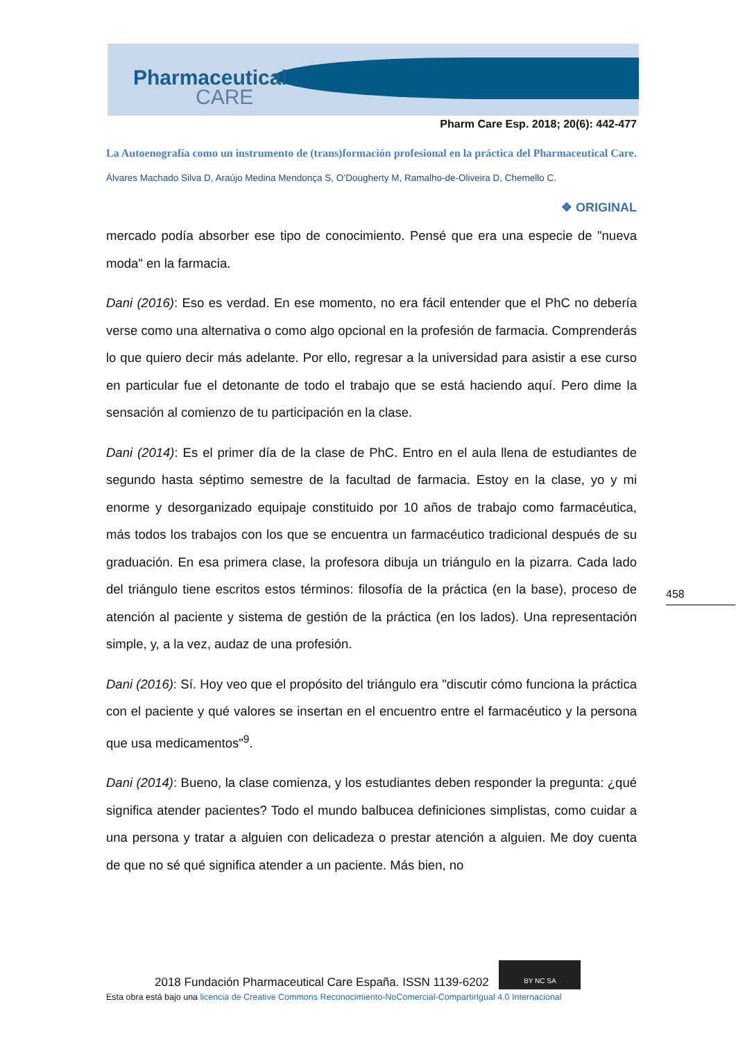Pharmaceutical
CARE
Pharm Care Esp. 2018; 20(6): 442-477
La Autoenografía como un instrumento de (trans)formación profesional en la práctica del Pharmaceutical Care.
Álvares Machado Silva D, Araújo Medina Mendonça S, O’Dougherty M, Ramalho-de-Oliveira D, Chemello C.
❖ ORIGINAL
mercado podía absorber ese tipo de conocimiento. Pensé que era una especie de "nueva moda" en la farmacia.
Dani (2016): Eso es verdad. En ese momento, no era fácil entender que el PhC no debería verse como una alternativa o como algo opcional en la profesión de farmacia. Comprenderás lo que quiero decir más adelante. Por ello, regresar a la universidad para asistir a ese curso en particular fue el detonante de todo el trabajo que se está haciendo aquí. Pero dime la sensación al comienzo de tu participación en la clase.
Dani (2014): Es el primer día de la clase de PhC. Entro en el aula llena de estudiantes de segundo hasta séptimo semestre de la facultad de farmacia. Estoy en la clase, yo y mi enorme y desorganizado equipaje constituido por 10 años de trabajo como farmacéutica, más todos los trabajos con los que se encuentra un farmacéutico tradicional después de su graduación. En esa primera clase, la profesora dibuja un triángulo en la pizarra. Cada lado del triángulo tiene escritos estos términos: filosofía de la práctica (en la base), proceso de atención al paciente y sistema de gestión de la práctica (en los lados). Una representación simple, y, a la vez, audaz de una profesión.
Dani (2016): Sí. Hoy veo que el propósito del triángulo era "discutir cómo funciona la práctica con el paciente y qué valores se insertan en el encuentro entre el farmacéutico y la persona que usa medicamentos"<sup>9</sup>.
Dani (2014): Bueno, la clase comienza, y los estudiantes deben responder la pregunta: ¿qué significa atender pacientes? Todo el mundo balbucea definiciones simplistas, como cuidar a una persona y tratar a alguien con delicadeza o prestar atención a alguien. Me doy cuenta de que no sé qué significa atender a un paciente. Más bien, no
458
2018 Fundación Pharmaceutical Care España. ISSN 1139-6202 BY NC SA
Esta obra está bajo una licencia de Creative Commons Reconocimiento-NoComercial-CompartirIgual 4.0 Internacional